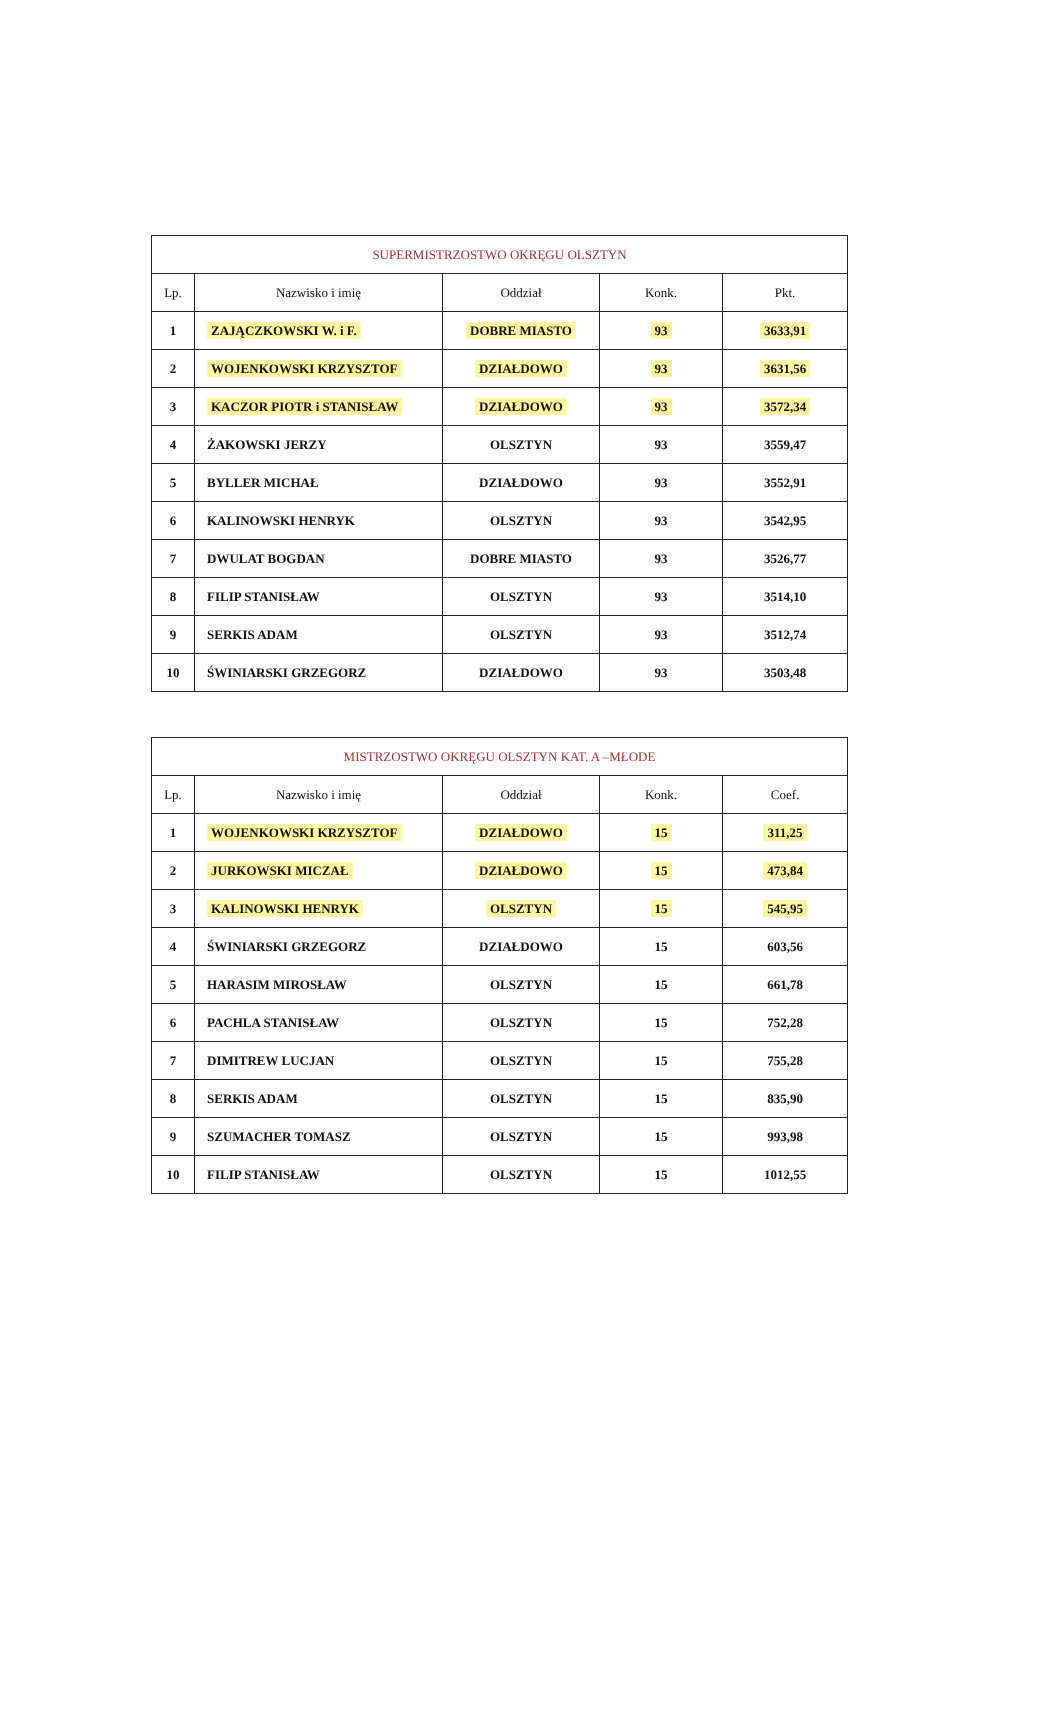| SUPERMISTRZOSTWO OKRĘGU OLSZTYN | | | | |
| --- | --- | --- | --- | --- |
| Lp. | Nazwisko i imię | Oddział | Konk. | Pkt. |
| 1 | ZAJĄCZKOWSKI W. i F. | DOBRE MIASTO | 93 | 3633,91 |
| 2 | WOJENKOWSKI KRZYSZTOF | DZIAŁDOWO | 93 | 3631,56 |
| 3 | KACZOR PIOTR i STANISŁAW | DZIAŁDOWO | 93 | 3572,34 |
| 4 | ŻAKOWSKI JERZY | OLSZTYN | 93 | 3559,47 |
| 5 | BYLLER MICHAŁ | DZIAŁDOWO | 93 | 3552,91 |
| 6 | KALINOWSKI HENRYK | OLSZTYN | 93 | 3542,95 |
| 7 | DWULAT BOGDAN | DOBRE MIASTO | 93 | 3526,77 |
| 8 | FILIP STANISŁAW | OLSZTYN | 93 | 3514,10 |
| 9 | SERKIS ADAM | OLSZTYN | 93 | 3512,74 |
| 10 | ŚWINIARSKI GRZEGORZ | DZIAŁDOWO | 93 | 3503,48 |
| MISTRZOSTWO OKRĘGU OLSZTYN KAT. A –MŁODE | | | | |
| --- | --- | --- | --- | --- |
| Lp. | Nazwisko i imię | Oddział | Konk. | Coef. |
| 1 | WOJENKOWSKI KRZYSZTOF | DZIAŁDOWO | 15 | 311,25 |
| 2 | JURKOWSKI MICZAŁ | DZIAŁDOWO | 15 | 473,84 |
| 3 | KALINOWSKI HENRYK | OLSZTYN | 15 | 545,95 |
| 4 | ŚWINIARSKI GRZEGORZ | DZIAŁDOWO | 15 | 603,56 |
| 5 | HARASIM MIROSŁAW | OLSZTYN | 15 | 661,78 |
| 6 | PACHLA STANISŁAW | OLSZTYN | 15 | 752,28 |
| 7 | DIMITREW LUCJAN | OLSZTYN | 15 | 755,28 |
| 8 | SERKIS ADAM | OLSZTYN | 15 | 835,90 |
| 9 | SZUMACHER TOMASZ | OLSZTYN | 15 | 993,98 |
| 10 | FILIP STANISŁAW | OLSZTYN | 15 | 1012,55 |